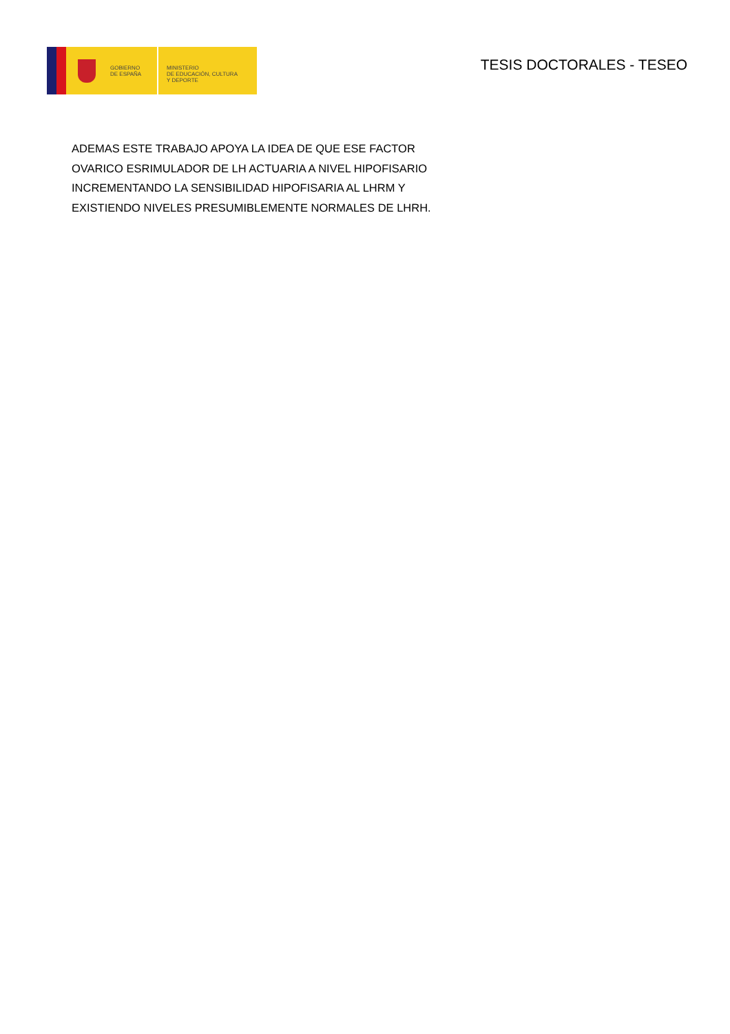GOBIERNO
DE ESPAÑA
MINISTERIO
DE EDUCACIÓN, CULTURA
Y DEPORTE
TESIS DOCTORALES - TESEO
ADEMAS ESTE TRABAJO APOYA LA IDEA DE QUE ESE FACTOR
OVARICO ESRIMULADOR DE LH ACTUARIA A NIVEL HIPOFISARIO
INCREMENTANDO LA SENSIBILIDAD HIPOFISARIA AL LHRM Y
EXISTIENDO NIVELES PRESUMIBLEMENTE NORMALES DE LHRH.